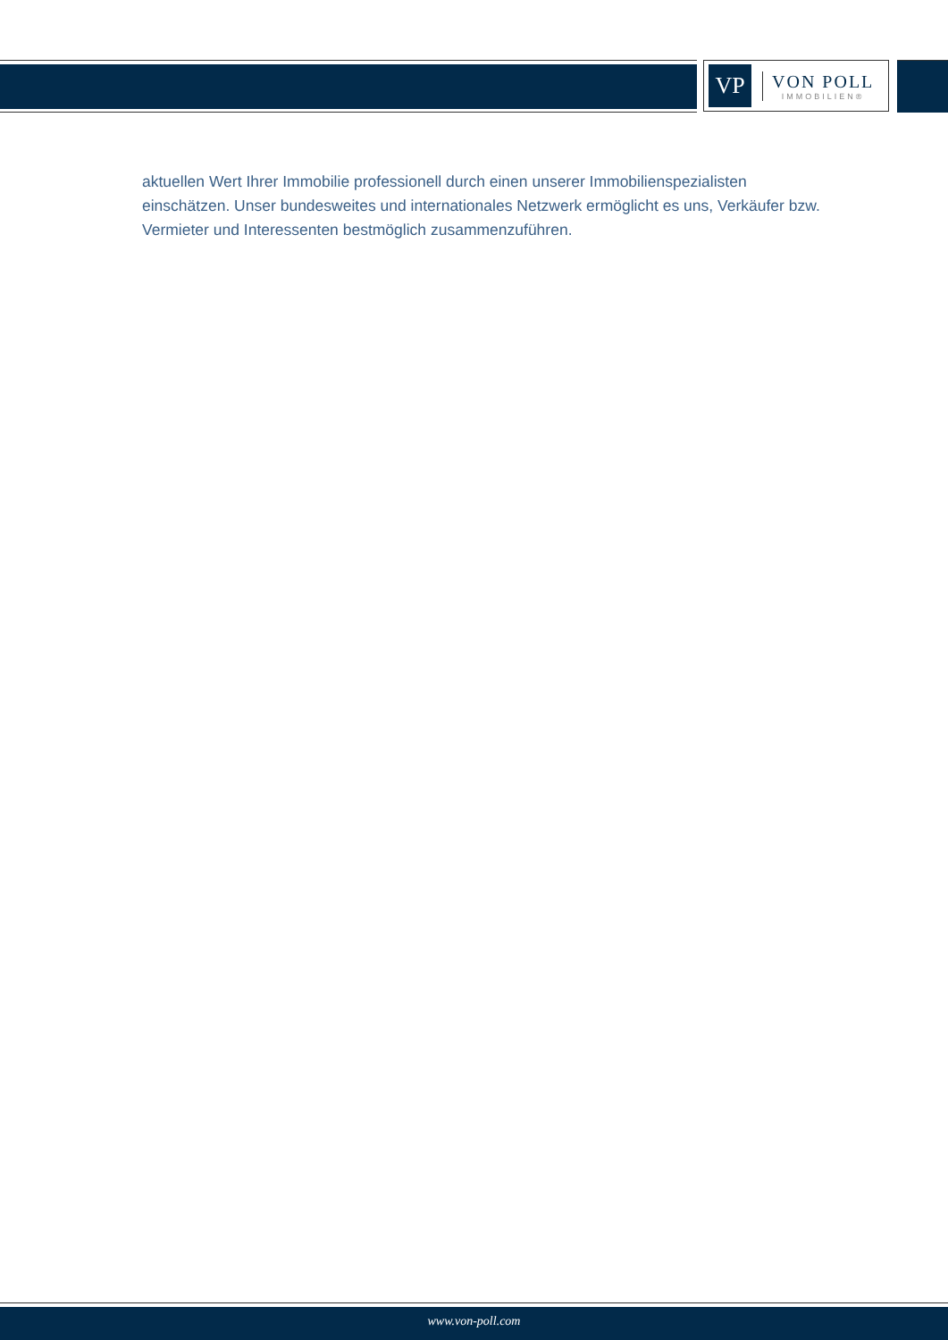VP
VON POLL
IMMOBILIEN®
aktuellen Wert Ihrer Immobilie professionell durch einen unserer Immobilienspezialisten einschätzen. Unser bundesweites und internationales Netzwerk ermöglicht es uns, Verkäufer bzw. Vermieter und Interessenten bestmöglich zusammenzuführen.
www.von-poll.com